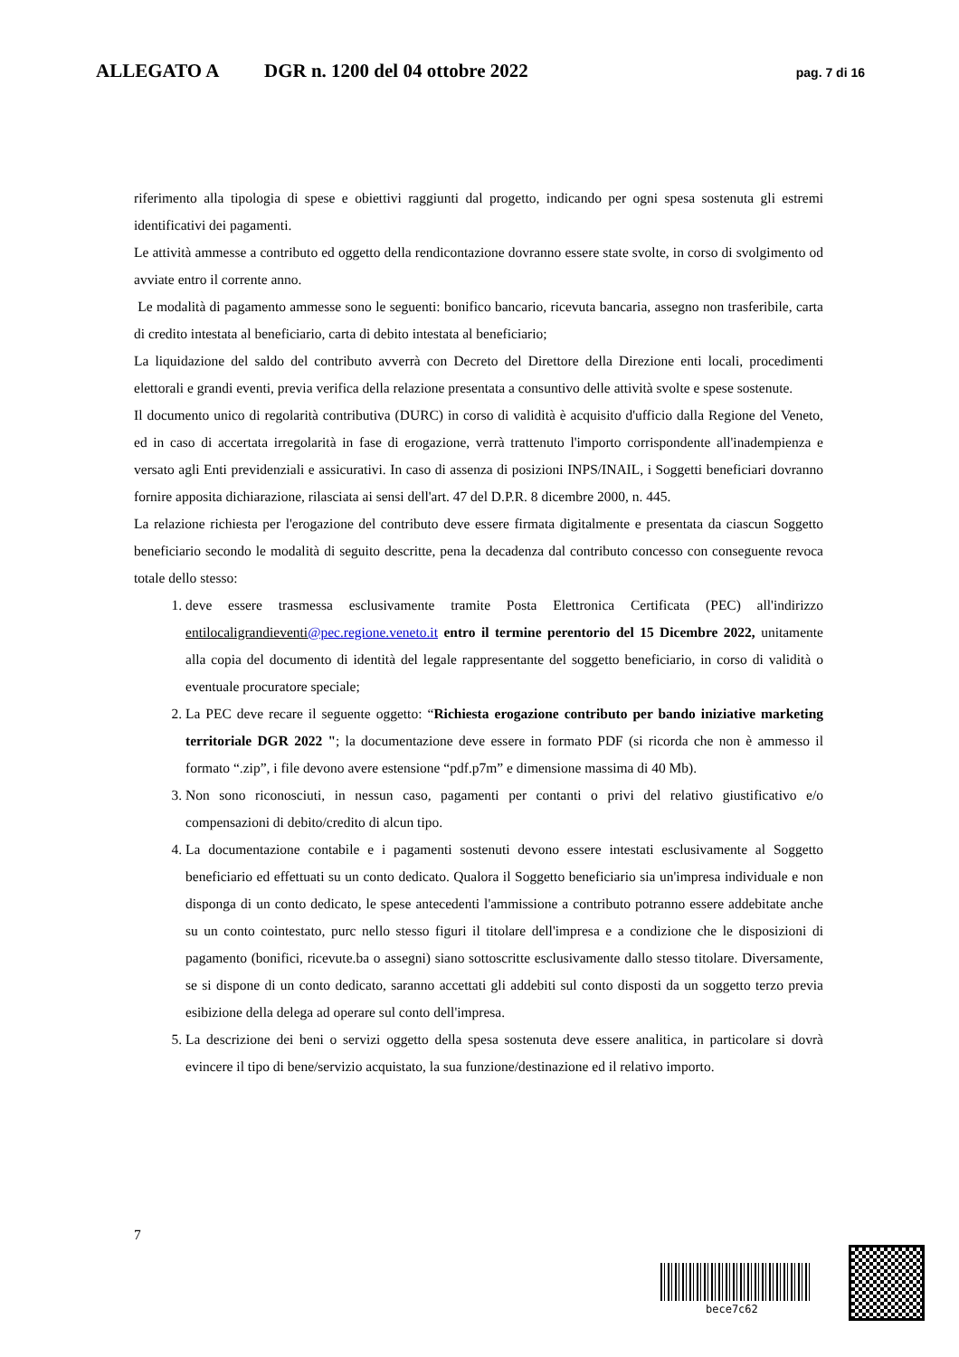ALLEGATO A DGR n. 1200 del 04 ottobre 2022 pag. 7 di 16
riferimento alla tipologia di spese e obiettivi raggiunti dal progetto, indicando per ogni spesa sostenuta gli estremi identificativi dei pagamenti.
Le attività ammesse a contributo ed oggetto della rendicontazione dovranno essere state svolte, in corso di svolgimento od avviate entro il corrente anno.
Le modalità di pagamento ammesse sono le seguenti: bonifico bancario, ricevuta bancaria, assegno non trasferibile, carta di credito intestata al beneficiario, carta di debito intestata al beneficiario;
La liquidazione del saldo del contributo avverrà con Decreto del Direttore della Direzione enti locali, procedimenti elettorali e grandi eventi, previa verifica della relazione presentata a consuntivo delle attività svolte e spese sostenute.
Il documento unico di regolarità contributiva (DURC) in corso di validità è acquisito d'ufficio dalla Regione del Veneto, ed in caso di accertata irregolarità in fase di erogazione, verrà trattenuto l'importo corrispondente all'inadempienza e versato agli Enti previdenziali e assicurativi. In caso di assenza di posizioni INPS/INAIL, i Soggetti beneficiari dovranno fornire apposita dichiarazione, rilasciata ai sensi dell'art. 47 del D.P.R. 8 dicembre 2000, n. 445.
La relazione richiesta per l'erogazione del contributo deve essere firmata digitalmente e presentata da ciascun Soggetto beneficiario secondo le modalità di seguito descritte, pena la decadenza dal contributo concesso con conseguente revoca totale dello stesso:
1. deve essere trasmessa esclusivamente tramite Posta Elettronica Certificata (PEC) all'indirizzo entilocaligrandieventi@pec.regione.veneto.it entro il termine perentorio del 15 Dicembre 2022, unitamente alla copia del documento di identità del legale rappresentante del soggetto beneficiario, in corso di validità o eventuale procuratore speciale;
2. La PEC deve recare il seguente oggetto: “Richiesta erogazione contributo per bando iniziative marketing territoriale DGR 2022 "; la documentazione deve essere in formato PDF (si ricorda che non è ammesso il formato “.zip”, i file devono avere estensione “pdf.p7m” e dimensione massima di 40 Mb).
3. Non sono riconosciuti, in nessun caso, pagamenti per contanti o privi del relativo giustificativo e/o compensazioni di debito/credito di alcun tipo.
4. La documentazione contabile e i pagamenti sostenuti devono essere intestati esclusivamente al Soggetto beneficiario ed effettuati su un conto dedicato. Qualora il Soggetto beneficiario sia un'impresa individuale e non disponga di un conto dedicato, le spese antecedenti l'ammissione a contributo potranno essere addebitate anche su un conto cointestato, purc nello stesso figuri il titolare dell'impresa e a condizione che le disposizioni di pagamento (bonifici, ricevute.ba o assegni) siano sottoscritte esclusivamente dallo stesso titolare. Diversamente, se si dispone di un conto dedicato, saranno accettati gli addebiti sul conto disposti da un soggetto terzo previa esibizione della delega ad operare sul conto dell'impresa.
5. La descrizione dei beni o servizi oggetto della spesa sostenuta deve essere analitica, in particolare si dovrà evincere il tipo di bene/servizio acquistato, la sua funzione/destinazione ed il relativo importo.
7
bece7c62